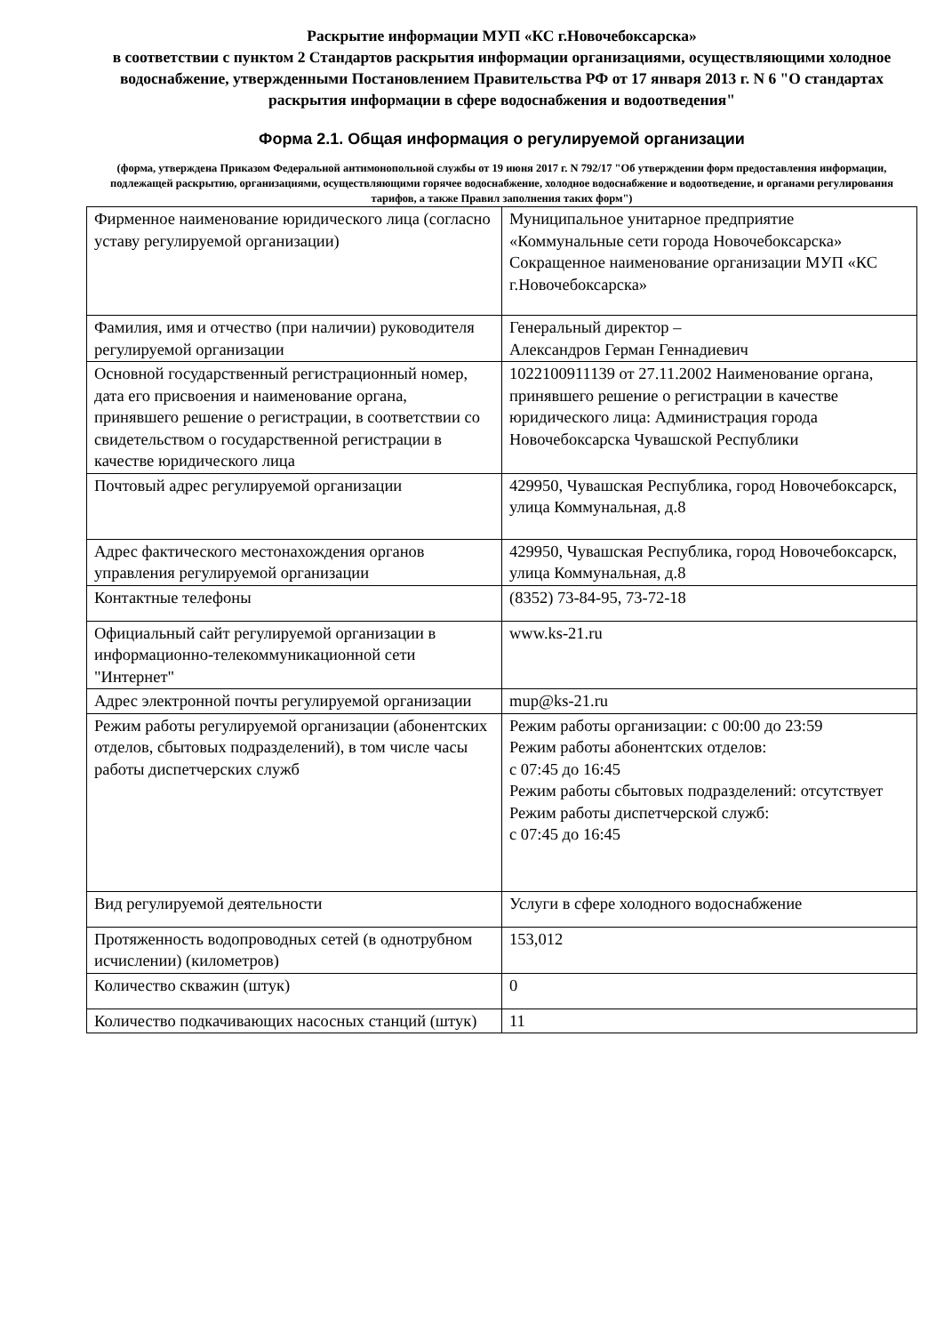Раскрытие информации МУП «КС г.Новочебоксарска»
в соответствии с пунктом 2 Стандартов раскрытия информации организациями, осуществляющими холодное водоснабжение, утвержденными Постановлением Правительства РФ от 17 января 2013 г. N 6 "О стандартах раскрытия информации в сфере водоснабжения и водоотведения"
Форма 2.1. Общая информация о регулируемой организации
(форма, утверждена Приказом Федеральной антимонопольной службы от 19 июня 2017 г. N 792/17 "Об утверждении форм предоставления информации, подлежащей раскрытию, организациями, осуществляющими горячее водоснабжение, холодное водоснабжение и водоотведение, и органами регулирования тарифов, а также Правил заполнения таких форм")
| Фирменное наименование юридического лица (согласно уставу регулируемой организации) | Муниципальное унитарное предприятие «Коммунальные сети города Новочебоксарска» Сокращенное наименование организации МУП «КС г.Новочебоксарска» |
| Фамилия, имя и отчество (при наличии) руководителя регулируемой организации | Генеральный директор – Александров Герман Геннадиевич |
| Основной государственный регистрационный номер, дата его присвоения и наименование органа, принявшего решение о регистрации, в соответствии со свидетельством о государственной регистрации в качестве юридического лица | 1022100911139 от 27.11.2002 Наименование органа, принявшего решение о регистрации в качестве юридического лица: Администрация города Новочебоксарска Чувашской Республики |
| Почтовый адрес регулируемой организации | 429950, Чувашская Республика, город Новочебоксарск, улица Коммунальная, д.8 |
| Адрес фактического местонахождения органов управления регулируемой организации | 429950, Чувашская Республика, город Новочебоксарск, улица Коммунальная, д.8 |
| Контактные телефоны | (8352) 73-84-95, 73-72-18 |
| Официальный сайт регулируемой организации в информационно-телекоммуникационной сети "Интернет" | www.ks-21.ru |
| Адрес электронной почты регулируемой организации | mup@ks-21.ru |
| Режим работы регулируемой организации (абонентских отделов, сбытовых подразделений), в том числе часы работы диспетчерских служб | Режим работы организации: с 00:00 до 23:59 Режим работы абонентских отделов: с 07:45 до 16:45 Режим работы сбытовых подразделений: отсутствует Режим работы диспетчерской служб: с 07:45 до 16:45 |
| Вид регулируемой деятельности | Услуги в сфере холодного водоснабжение |
| Протяженность водопроводных сетей (в однотрубном исчислении) (километров) | 153,012 |
| Количество скважин (штук) | 0 |
| Количество подкачивающих насосных станций (штук) | 11 |